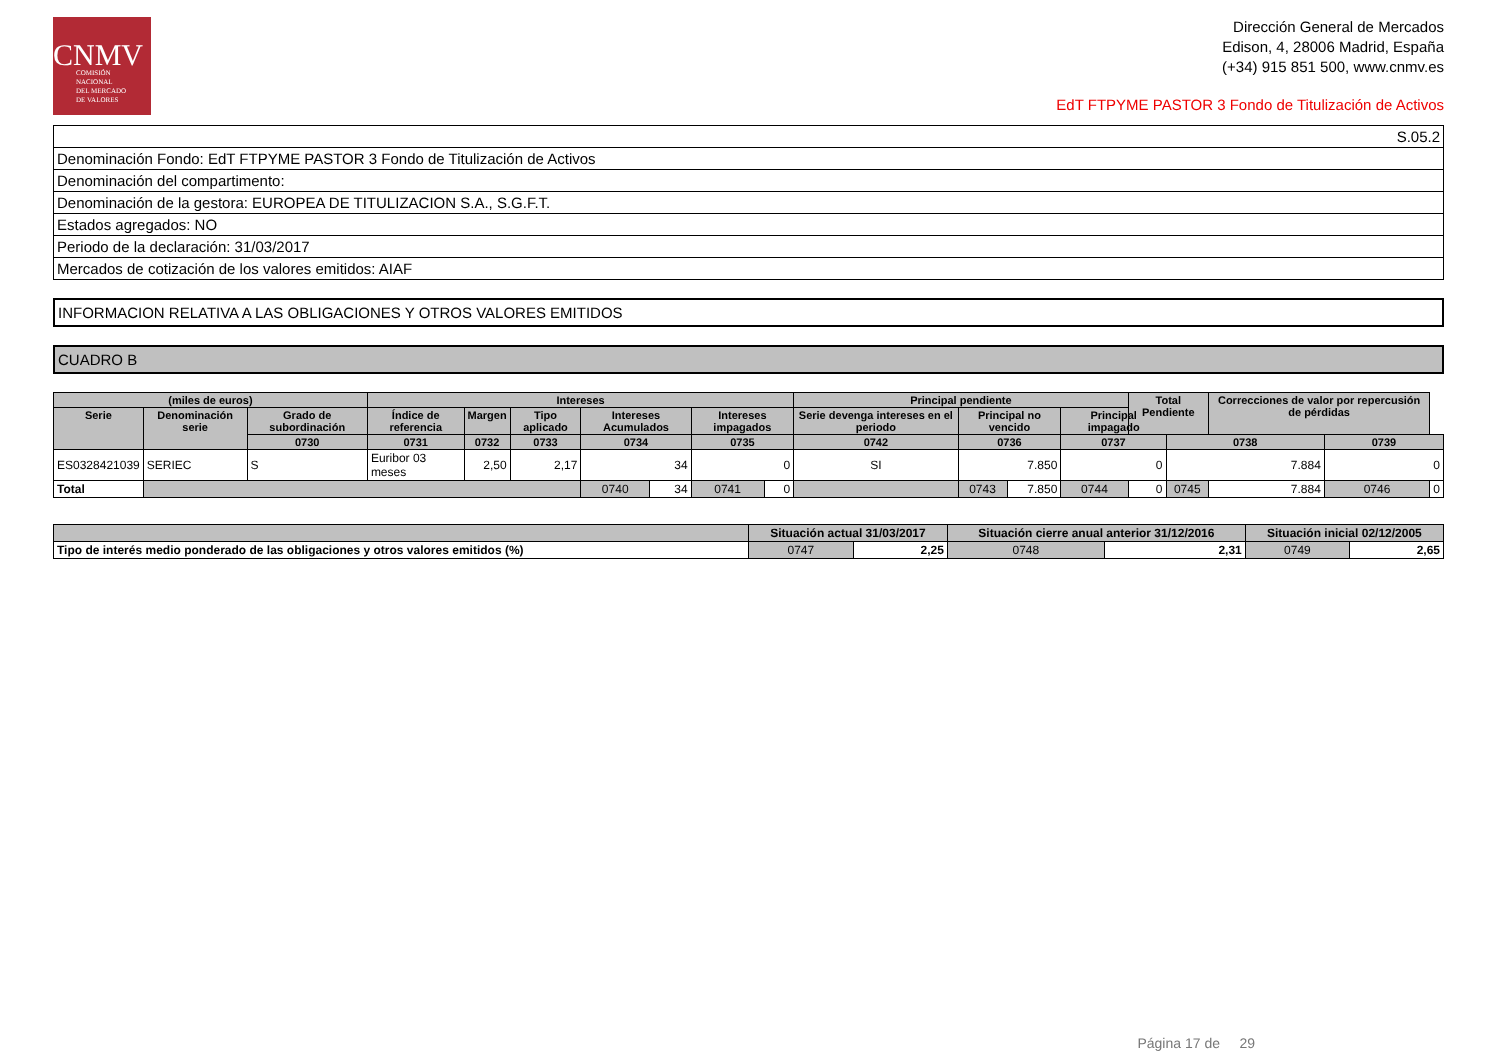CNMV
COMISIÓN
NACIONAL
DEL MERCADO
DE VALORES
Dirección General de Mercados
Edison, 4, 28006 Madrid, España
(+34) 915 851 500, www.cnmv.es
EdT FTPYME PASTOR 3 Fondo de Titulización de Activos
| S.05.2 |
| Denominación Fondo: EdT FTPYME PASTOR 3 Fondo de Titulización de Activos |
| Denominación del compartimento: |
| Denominación de la gestora: EUROPEA DE TITULIZACION S.A., S.G.F.T. |
| Estados agregados: NO |
| Periodo de la declaración: 31/03/2017 |
| Mercados de cotización de los valores emitidos: AIAF |
INFORMACION RELATIVA A LAS OBLIGACIONES Y OTROS VALORES EMITIDOS
CUADRO B
| (miles de euros) | | | Intereses | | | | | | | Principal pendiente | | | | Total Pendiente | | Correcciones de valor por repercusión de pérdidas | | |
| --- | --- | --- | --- | --- | --- | --- | --- | --- | --- | --- | --- | --- | --- | --- | --- | --- | --- | --- |
| Serie | Denominación serie | Grado de subordinación | Índice de referencia | Margen | Tipo aplicado | Intereses Acumulados | | Intereses impagados | | Serie devenga intereses en el periodo | Principal no vencido | | Principal impagado | | | | | |
| | | 0730 | 0731 | 0732 | 0733 | 0734 | | 0735 | | 0742 | 0736 | | 0737 | | 0738 | | 0739 | |
| ES0328421039 | SERIEC | S | Euribor 03 meses | 2,50 | 2,17 | 34 | | 0 | | SI | 7.850 | | 0 | | 7.884 | | 0 | |
| Total | | | | | | 0740 | 34 | 0741 | 0 | | 0743 | 7.850 | 0744 | 0 | 0745 | 7.884 | 0746 | 0 |
| | Situación actual 31/03/2017 | | Situación cierre anual anterior 31/12/2016 | | Situación inicial 02/12/2005 | |
| --- | --- | --- | --- | --- | --- | --- |
| Tipo de interés medio ponderado de las obligaciones y otros valores emitidos (%) | 0747 | 2,25 | 0748 | 2,31 | 0749 | 2,65 |
Página 17 de 29